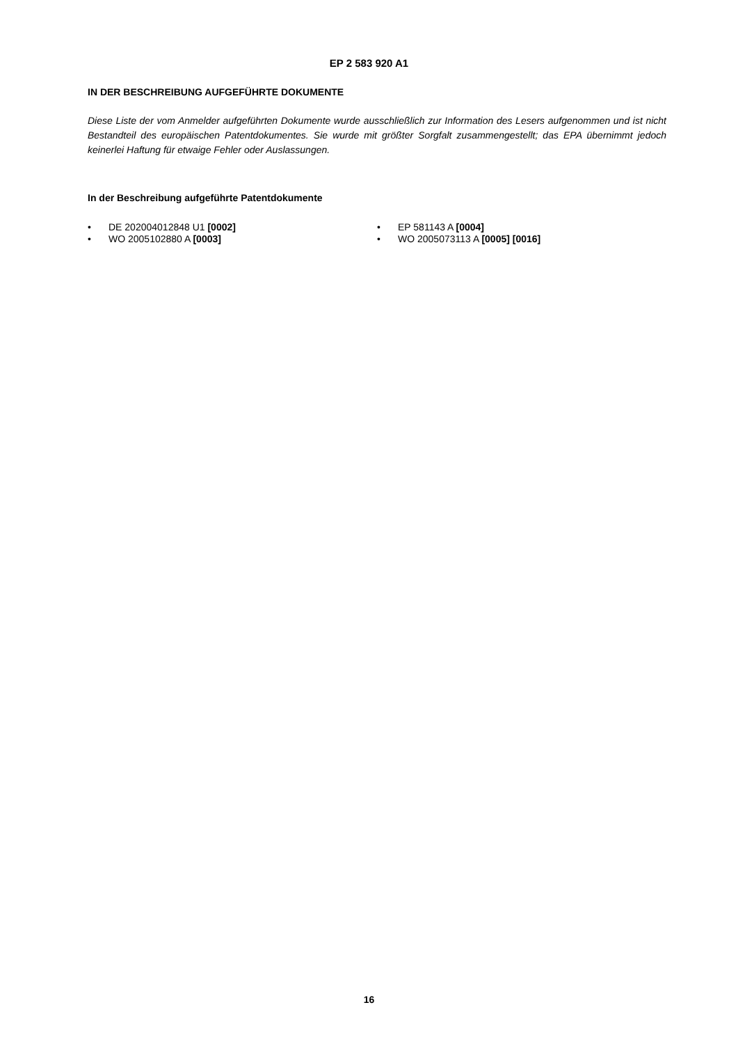EP 2 583 920 A1
IN DER BESCHREIBUNG AUFGEFÜHRTE DOKUMENTE
Diese Liste der vom Anmelder aufgeführten Dokumente wurde ausschließlich zur Information des Lesers aufgenommen und ist nicht Bestandteil des europäischen Patentdokumentes. Sie wurde mit größter Sorgfalt zusammengestellt; das EPA übernimmt jedoch keinerlei Haftung für etwaige Fehler oder Auslassungen.
In der Beschreibung aufgeführte Patentdokumente
• DE 202004012848 U1 [0002]
• WO 2005102880 A [0003]
• EP 581143 A [0004]
• WO 2005073113 A [0005] [0016]
16